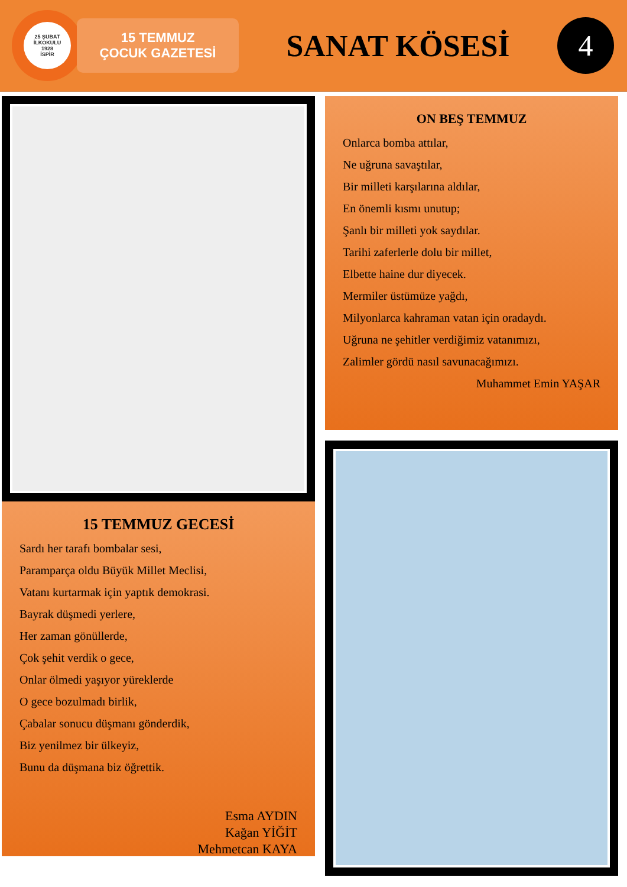25 ŞUBAT İLKOKULU
1928
İSPİR
15 TEMMUZ
ÇOCUK GAZETESİ
SANAT KÖSESİ
4
15 TEMMUZ GECESİ
Sardı her tarafı bombalar sesi,
Paramparça oldu Büyük Millet Meclisi,
Vatanı kurtarmak için yaptık demokrasi.
Bayrak düşmedi yerlere,
Her zaman gönüllerde,
Çok şehit verdik o gece,
Onlar ölmedi yaşıyor yüreklerde
O gece bozulmadı birlik,
Çabalar sonucu düşmanı gönderdik,
Biz yenilmez bir ülkeyiz,
Bunu da düşmana biz öğrettik.
Esma AYDIN
Kağan YİĞİT
Mehmetcan KAYA
ON BEŞ TEMMUZ
Onlarca bomba attılar,
Ne uğruna savaştılar,
Bir milleti karşılarına aldılar,
En önemli kısmı unutup;
Şanlı bir milleti yok saydılar.
Tarihi zaferlerle dolu bir millet,
Elbette haine dur diyecek.
Mermiler üstümüze yağdı,
Milyonlarca kahraman vatan için oradaydı.
Uğruna ne şehitler verdiğimiz vatanımızı,
Zalimler gördü nasıl savunacağımızı.
Muhammet Emin YAŞAR